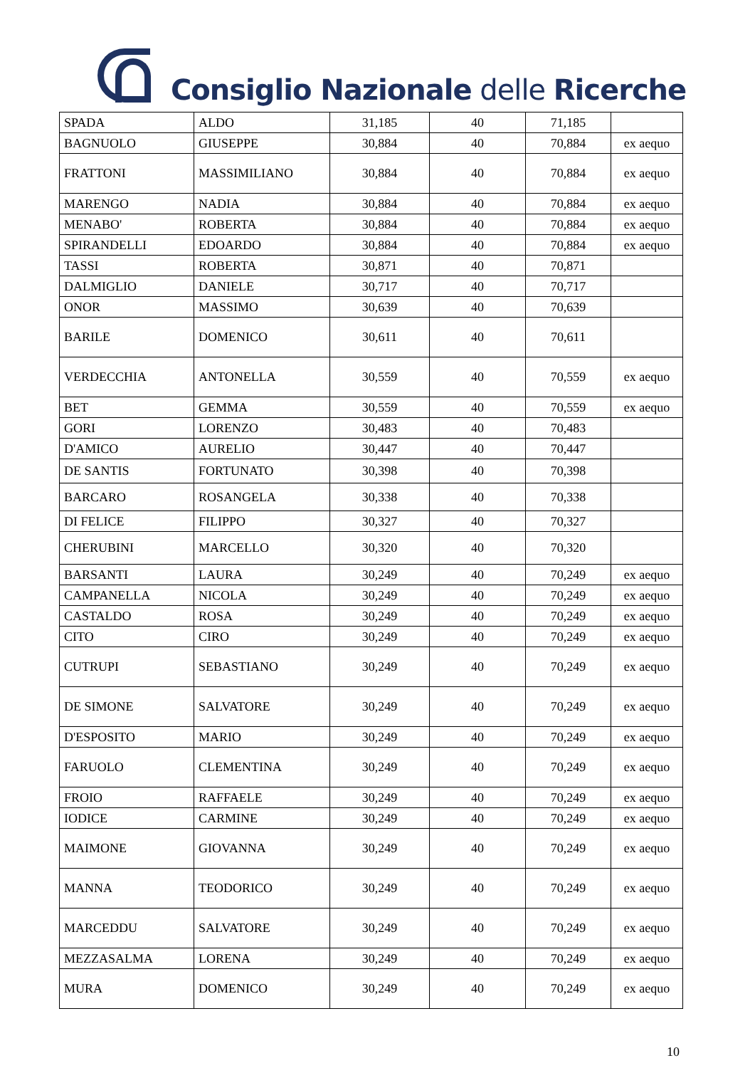Consiglio Nazionale delle Ricerche
| SPADA | ALDO | 31,185 | 40 | 71,185 | |
| BAGNUOLO | GIUSEPPE | 30,884 | 40 | 70,884 | ex aequo |
| FRATTONI | MASSIMILIANO | 30,884 | 40 | 70,884 | ex aequo |
| MARENGO | NADIA | 30,884 | 40 | 70,884 | ex aequo |
| MENABO' | ROBERTA | 30,884 | 40 | 70,884 | ex aequo |
| SPIRANDELLI | EDOARDO | 30,884 | 40 | 70,884 | ex aequo |
| TASSI | ROBERTA | 30,871 | 40 | 70,871 | |
| DALMIGLIO | DANIELE | 30,717 | 40 | 70,717 | |
| ONOR | MASSIMO | 30,639 | 40 | 70,639 | |
| BARILE | DOMENICO | 30,611 | 40 | 70,611 | |
| VERDECCHIA | ANTONELLA | 30,559 | 40 | 70,559 | ex aequo |
| BET | GEMMA | 30,559 | 40 | 70,559 | ex aequo |
| GORI | LORENZO | 30,483 | 40 | 70,483 | |
| D'AMICO | AURELIO | 30,447 | 40 | 70,447 | |
| DE SANTIS | FORTUNATO | 30,398 | 40 | 70,398 | |
| BARCARO | ROSANGELA | 30,338 | 40 | 70,338 | |
| DI FELICE | FILIPPO | 30,327 | 40 | 70,327 | |
| CHERUBINI | MARCELLO | 30,320 | 40 | 70,320 | |
| BARSANTI | LAURA | 30,249 | 40 | 70,249 | ex aequo |
| CAMPANELLA | NICOLA | 30,249 | 40 | 70,249 | ex aequo |
| CASTALDO | ROSA | 30,249 | 40 | 70,249 | ex aequo |
| CITO | CIRO | 30,249 | 40 | 70,249 | ex aequo |
| CUTRUPI | SEBASTIANO | 30,249 | 40 | 70,249 | ex aequo |
| DE SIMONE | SALVATORE | 30,249 | 40 | 70,249 | ex aequo |
| D'ESPOSITO | MARIO | 30,249 | 40 | 70,249 | ex aequo |
| FARUOLO | CLEMENTINA | 30,249 | 40 | 70,249 | ex aequo |
| FROIO | RAFFAELE | 30,249 | 40 | 70,249 | ex aequo |
| IODICE | CARMINE | 30,249 | 40 | 70,249 | ex aequo |
| MAIMONE | GIOVANNA | 30,249 | 40 | 70,249 | ex aequo |
| MANNA | TEODORICO | 30,249 | 40 | 70,249 | ex aequo |
| MARCEDDU | SALVATORE | 30,249 | 40 | 70,249 | ex aequo |
| MEZZASALMA | LORENA | 30,249 | 40 | 70,249 | ex aequo |
| MURA | DOMENICO | 30,249 | 40 | 70,249 | ex aequo |
10